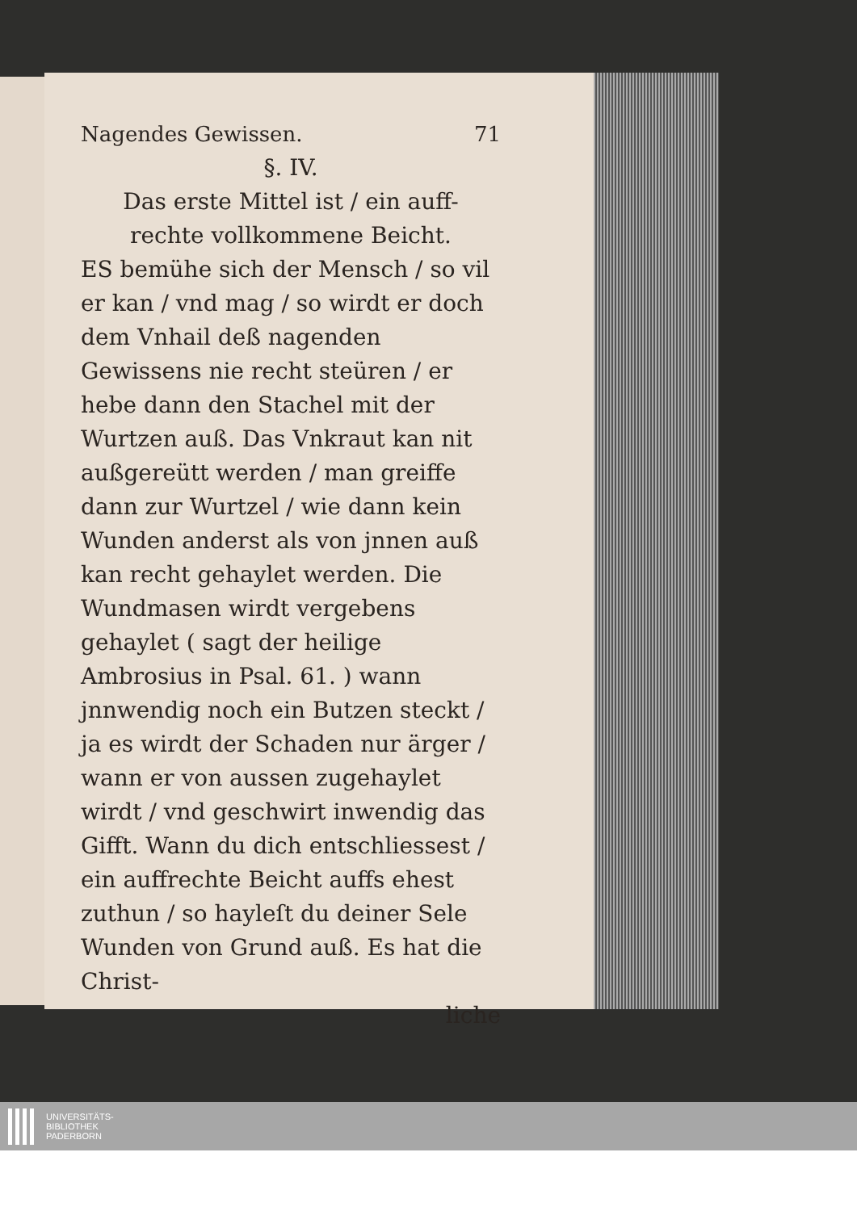Nagendes Gewissen. 71
§. IV.
Das erste Mittel ist / ein auff-
rechte vollkommene Beicht.
ES bemühe sich der Mensch / so vil er kan / vnd mag / so wirdt er doch dem Vnhail deß nagenden Gewissens nie recht steüren / er hebe dann den Stachel mit der Wurtzen auß. Das Vnkraut kan nit außgereütt werden / man greiffe dann zur Wurtzel / wie dann kein Wunden anderst als von jnnen auß kan recht gehaylet werden. Die Wundmasen wirdt vergebens gehaylet ( sagt der heilige Ambrosius in Psal. 61. ) wann jnnwendig noch ein Butzen steckt / ja es wirdt der Schaden nur ärger / wann er von aussen zugehaylet wirdt / vnd geschwirt inwendig das Gifft. Wann du dich entschliessest / ein auffrechte Beicht auffs ehest zuthun / so hayleſt du deiner Sele Wunden von Grund auß. Es hat die Christ-
liche
UNIVERSITÄTS-
BIBLIOTHEK
PADERBORN